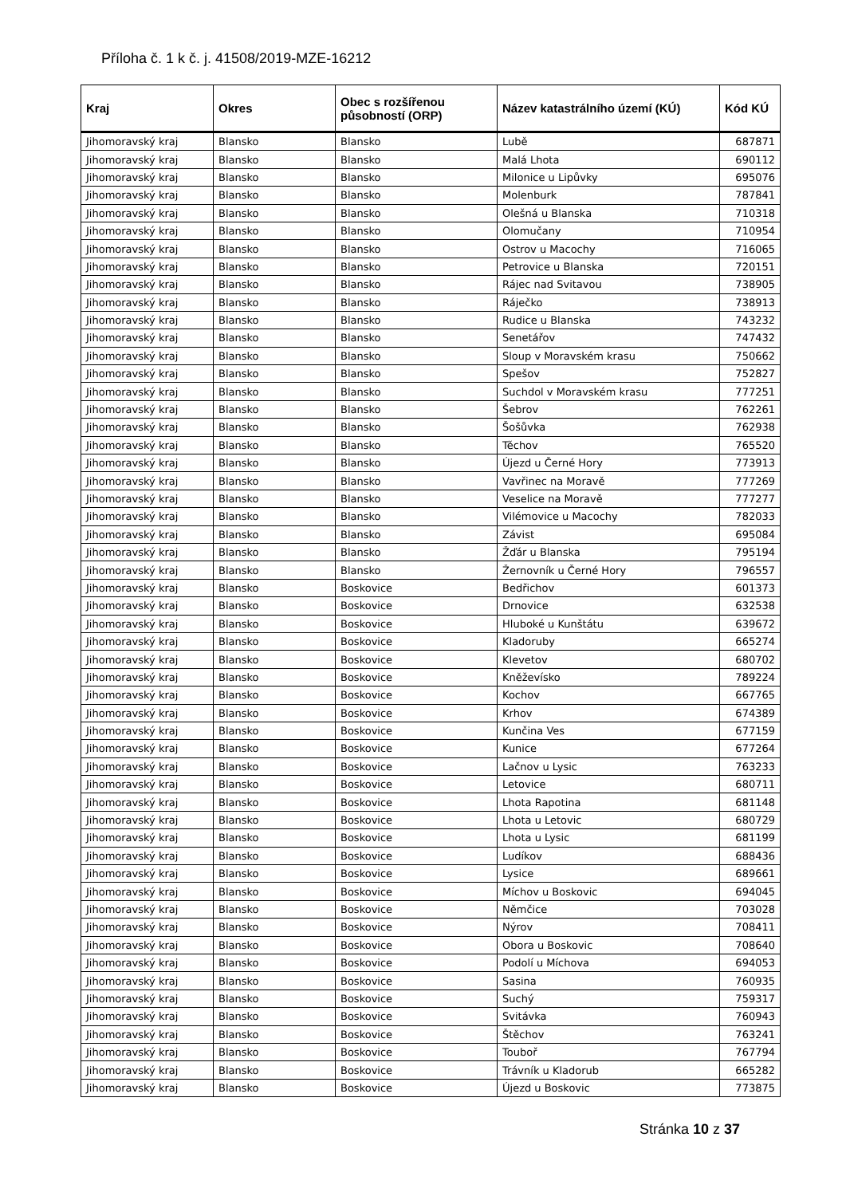Příloha č. 1 k č. j. 41508/2019-MZE-16212
| Kraj | Okres | Obec s rozšířenou působností (ORP) | Název katastrálního území (KÚ) | Kód KÚ |
| --- | --- | --- | --- | --- |
| Jihomoravský kraj | Blansko | Blansko | Lubě | 687871 |
| Jihomoravský kraj | Blansko | Blansko | Malá Lhota | 690112 |
| Jihomoravský kraj | Blansko | Blansko | Milonice u Lipůvky | 695076 |
| Jihomoravský kraj | Blansko | Blansko | Molenburk | 787841 |
| Jihomoravský kraj | Blansko | Blansko | Olešná u Blanska | 710318 |
| Jihomoravský kraj | Blansko | Blansko | Olomučany | 710954 |
| Jihomoravský kraj | Blansko | Blansko | Ostrov u Macochy | 716065 |
| Jihomoravský kraj | Blansko | Blansko | Petrovice u Blanska | 720151 |
| Jihomoravský kraj | Blansko | Blansko | Rájec nad Svitavou | 738905 |
| Jihomoravský kraj | Blansko | Blansko | Ráječko | 738913 |
| Jihomoravský kraj | Blansko | Blansko | Rudice u Blanska | 743232 |
| Jihomoravský kraj | Blansko | Blansko | Senetářov | 747432 |
| Jihomoravský kraj | Blansko | Blansko | Sloup v Moravském krasu | 750662 |
| Jihomoravský kraj | Blansko | Blansko | Spešov | 752827 |
| Jihomoravský kraj | Blansko | Blansko | Suchdol v Moravském krasu | 777251 |
| Jihomoravský kraj | Blansko | Blansko | Šebrov | 762261 |
| Jihomoravský kraj | Blansko | Blansko | Šošůvka | 762938 |
| Jihomoravský kraj | Blansko | Blansko | Těchov | 765520 |
| Jihomoravský kraj | Blansko | Blansko | Újezd u Černé Hory | 773913 |
| Jihomoravský kraj | Blansko | Blansko | Vavřinec na Moravě | 777269 |
| Jihomoravský kraj | Blansko | Blansko | Veselice na Moravě | 777277 |
| Jihomoravský kraj | Blansko | Blansko | Vilémovice u Macochy | 782033 |
| Jihomoravský kraj | Blansko | Blansko | Závist | 695084 |
| Jihomoravský kraj | Blansko | Blansko | Žďár u Blanska | 795194 |
| Jihomoravský kraj | Blansko | Blansko | Žernovník u Černé Hory | 796557 |
| Jihomoravský kraj | Blansko | Boskovice | Bedřichov | 601373 |
| Jihomoravský kraj | Blansko | Boskovice | Drnovice | 632538 |
| Jihomoravský kraj | Blansko | Boskovice | Hluboké u Kunštátu | 639672 |
| Jihomoravský kraj | Blansko | Boskovice | Kladoruby | 665274 |
| Jihomoravský kraj | Blansko | Boskovice | Klevetov | 680702 |
| Jihomoravský kraj | Blansko | Boskovice | Kněževísko | 789224 |
| Jihomoravský kraj | Blansko | Boskovice | Kochov | 667765 |
| Jihomoravský kraj | Blansko | Boskovice | Krhov | 674389 |
| Jihomoravský kraj | Blansko | Boskovice | Kunčina Ves | 677159 |
| Jihomoravský kraj | Blansko | Boskovice | Kunice | 677264 |
| Jihomoravský kraj | Blansko | Boskovice | Lačnov u Lysic | 763233 |
| Jihomoravský kraj | Blansko | Boskovice | Letovice | 680711 |
| Jihomoravský kraj | Blansko | Boskovice | Lhota Rapotina | 681148 |
| Jihomoravský kraj | Blansko | Boskovice | Lhota u Letovic | 680729 |
| Jihomoravský kraj | Blansko | Boskovice | Lhota u Lysic | 681199 |
| Jihomoravský kraj | Blansko | Boskovice | Ludíkov | 688436 |
| Jihomoravský kraj | Blansko | Boskovice | Lysice | 689661 |
| Jihomoravský kraj | Blansko | Boskovice | Míchov u Boskovic | 694045 |
| Jihomoravský kraj | Blansko | Boskovice | Němčice | 703028 |
| Jihomoravský kraj | Blansko | Boskovice | Nýrov | 708411 |
| Jihomoravský kraj | Blansko | Boskovice | Obora u Boskovic | 708640 |
| Jihomoravský kraj | Blansko | Boskovice | Podolí u Míchova | 694053 |
| Jihomoravský kraj | Blansko | Boskovice | Sasina | 760935 |
| Jihomoravský kraj | Blansko | Boskovice | Suchý | 759317 |
| Jihomoravský kraj | Blansko | Boskovice | Svitávka | 760943 |
| Jihomoravský kraj | Blansko | Boskovice | Štěchov | 763241 |
| Jihomoravský kraj | Blansko | Boskovice | Touboř | 767794 |
| Jihomoravský kraj | Blansko | Boskovice | Trávník u Kladorub | 665282 |
| Jihomoravský kraj | Blansko | Boskovice | Újezd u Boskovic | 773875 |
Stránka 10 z 37